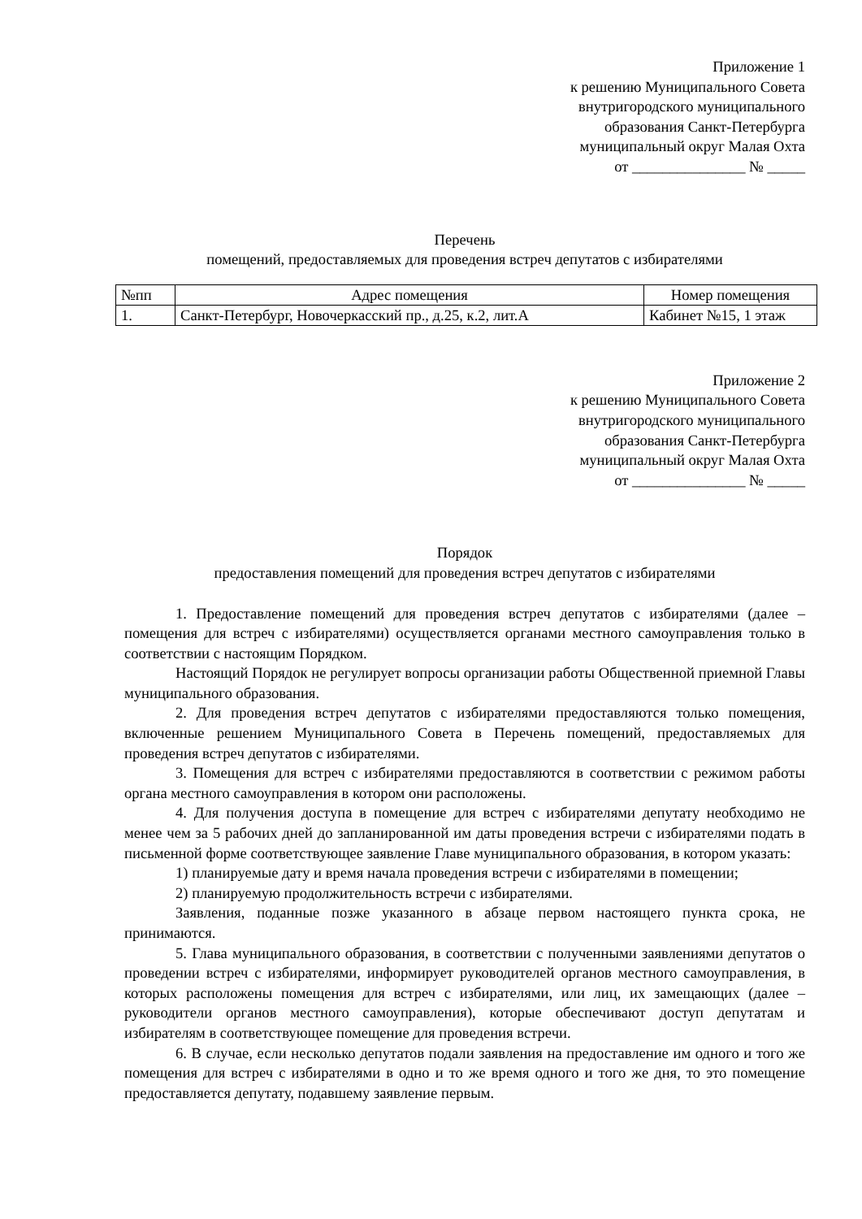Приложение 1
к решению Муниципального Совета
внутригородского муниципального
образования Санкт-Петербурга
муниципальный округ Малая Охта
от _______________ № _____
Перечень
помещений, предоставляемых для проведения встреч депутатов с избирателями
| №пп | Адрес помещения | Номер помещения |
| --- | --- | --- |
| 1. | Санкт-Петербург, Новочеркасский пр., д.25, к.2, лит.А | Кабинет №15, 1 этаж |
Приложение 2
к решению Муниципального Совета
внутригородского муниципального
образования Санкт-Петербурга
муниципальный округ Малая Охта
от _______________ № _____
Порядок
предоставления помещений для проведения встреч депутатов с избирателями
1. Предоставление помещений для проведения встреч депутатов с избирателями (далее – помещения для встреч с избирателями) осуществляется органами местного самоуправления только в соответствии с настоящим Порядком.
Настоящий Порядок не регулирует вопросы организации работы Общественной приемной Главы муниципального образования.
2. Для проведения встреч депутатов с избирателями предоставляются только помещения, включенные решением Муниципального Совета в Перечень помещений, предоставляемых для проведения встреч депутатов с избирателями.
3. Помещения для встреч с избирателями предоставляются в соответствии с режимом работы органа местного самоуправления в котором они расположены.
4. Для получения доступа в помещение для встреч с избирателями депутату необходимо не менее чем за 5 рабочих дней до запланированной им даты проведения встречи с избирателями подать в письменной форме соответствующее заявление Главе муниципального образования, в котором указать:
1) планируемые дату и время начала проведения встречи с избирателями в помещении;
2) планируемую продолжительность встречи с избирателями.
Заявления, поданные позже указанного в абзаце первом настоящего пункта срока, не принимаются.
5. Глава муниципального образования, в соответствии с полученными заявлениями депутатов о проведении встреч с избирателями, информирует руководителей органов местного самоуправления, в которых расположены помещения для встреч с избирателями, или лиц, их замещающих (далее – руководители органов местного самоуправления), которые обеспечивают доступ депутатам и избирателям в соответствующее помещение для проведения встречи.
6. В случае, если несколько депутатов подали заявления на предоставление им одного и того же помещения для встреч с избирателями в одно и то же время одного и того же дня, то это помещение предоставляется депутату, подавшему заявление первым.